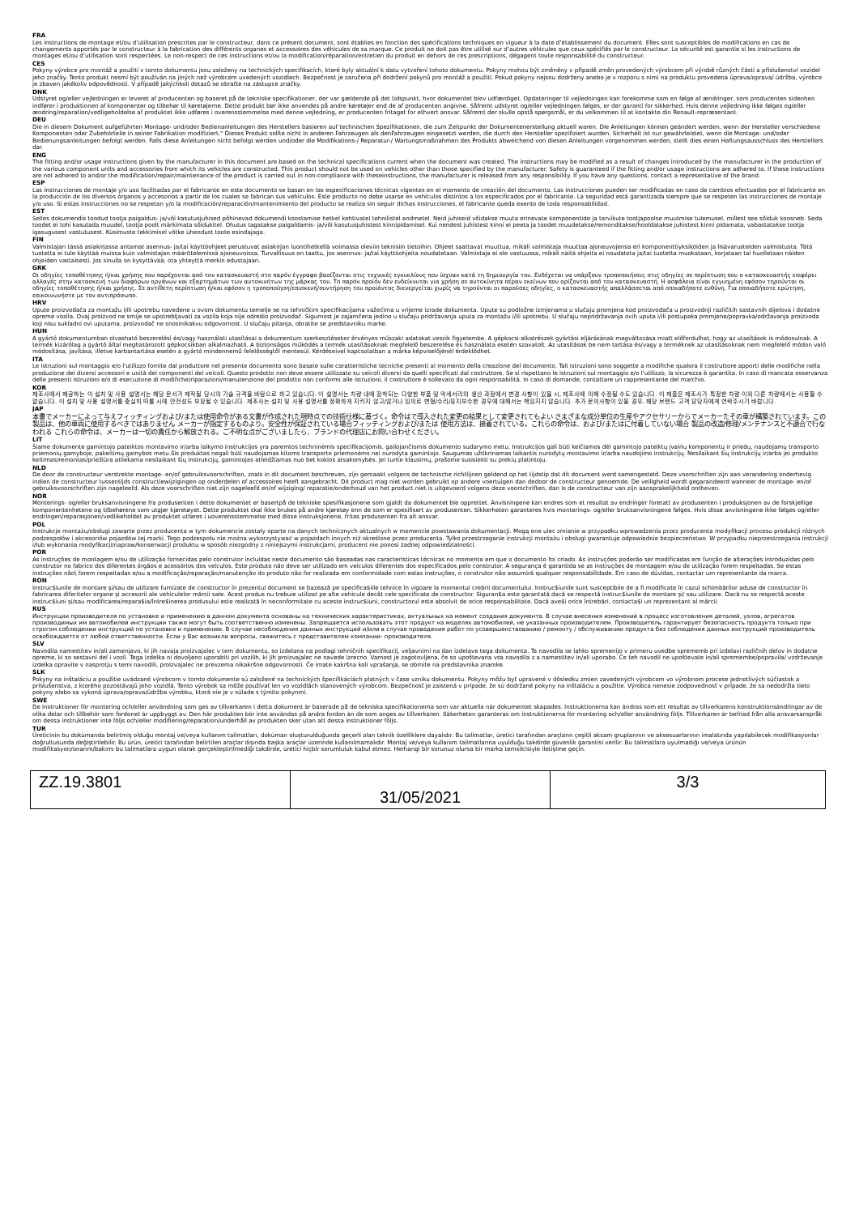FRA
Les instructions de montage et/ou d’utilisation prescrites par le constructeur, dans ce présent document, sont établies en fonction des spécifications techniques en vigueur à la date d’établissement du document. Elles sont susceptibles de modifications en cas de changements apportés par le constructeur à la fabrication des différents organes et accessoires des véhicules de sa marque. Ce produit ne doit pas être utilisé sur d’autres véhicules que ceux spécifiés par le constructeur. La sécurité est garantie si les instructions de montages et/ou d’utilisation sont respectées. Le non-respect de ces instructions et/ou la modification/réparation/entretien du produit en dehors de ces prescriptions, dégagent toute responsabilité du constructeur.
CES
Pokyny výrobce pro montáž a použití v tomto dokumentu jsou založeny na technických specifikacích, které byly aktuální k datu vytvoření tohoto dokumentu. Pokyny mohou být změněny v případě změn provedených výrobcem při výrobě různých částí a příslušenství vozidel jeho značky. Tento produkt nesmí být používán na jiných než výrobcem uvedených vozidlech. Bezpečnost je zaručena při dodržení pokynů pro montáž a použití. Pokud pokyny nejsou dodrženy anebo je v rozporu s nimi na produktu provedena úprava/oprava/ údržba, výrobce je zbaven jakékoliv odpovědnosti. V případě jakýchkoli dotazů se obraťte na zástupce značky.
DNK
Udstyret og/eller vejledningen er leveret af producenten og baseret på de tekniske specifikationer, der var gældende på det tidspunkt, hvor dokumentet blev udfærdiget. Opdateringer til vejledningen kan forekomme som en følge af ændringer, som producenten sidenhen indfører i produktionen af komponenter og tilbehør til køretøjerne. Dette produkt bør ikke anvendes på andre køretøjer end de af producenten angivne. Såfremt udstyret og/eller vejledningen følges, er der garanti for sikkerhed. Hvis denne vejledning ikke følges og/eller ændring/reparation/vedligeholdelse af produktet ikke udføres i overensstemmelse med denne vejledning, er producenten fritaget for ethvert ansvar. Såfremt der skulle opstå spørgsmål, er du velkommen til at kontakte din Renault-repræsentant.
DEU
Die in diesem Dokument aufgeführten Montage- und/oder Bedienanleitungen des Herstellers basieren auf technischen Spezifikationen, die zum Zeitpunkt der Dokumentenerstellung aktuell waren. Die Anleitungen können geändert werden, wenn der Hersteller verschiedene Komponenten oder Zubehörteile in seiner Fabrikation modifiziert." Dieses Produkt sollte nicht in anderen Fahrzeugen als denFahrzeugen eingesetzt werden, die durch den Hersteller spezifiziert wurden. Sicherheit ist nur gewährleistet, wenn die Montage- und/oder Bedienungsanleitungen befolgt werden. Falls diese Anleitungen nicht befolgt werden und/oder die Modifikations-/ Reparatur-/ Wartungsmaßnahmen des Produkts abweichend von diesen Anleitungen vorgenommen werden, stellt dies einen Haftungsausschluss des Herstellers dar.
ENG
The fitting and/or usage instructions given by the manufacturer in this document are based on the technical specifications current when the document was created. The instructions may be modified as a result of changes introduced by the manufacturer in the production of the various component units and accessories from which its vehicles are constructed. This product should not be used on vehicles other than those specified by the manufacturer. Safety is guaranteed if the fitting and/or usage instructions are adhered to. If these instructions are not adhered to and/or the modification/repair/maintenance of the product is carried out in non-compliance with theseinstructions, the manufacturer is released from any responsibility. If you have any questions, contact a representative of the brand.
ESP
Las instrucciones de montaje y/o uso facilitadas por el fabricante en este documento se basan en las especificaciones técnicas vigentes en el momento de creación del documento. Las instrucciones pueden ser modificadas en caso de cambios efectuados por el fabricante en la producción de los diversos órganos y accesorios a partir de los cuales se fabrican sus vehículos. Este producto no debe usarse en vehículos distintos a los especificados por el fabricante. La seguridad está garantizada siempre que se respeten las instrucciones de montaje y/o uso. Si estas instrucciones no se respetan y/o la modificación/reparación/mantenimiento del producto se realiza sin seguir dichas instrucciones, el fabricante queda exento de toda responsabilidad.
EST
Selles dokumendis toodud tootja paigaldus- ja/või kasutusjuhised põhinevad dokumendi koostamise hetkel kehtivatel tehnilistel andmetel. Neid juhiseid võidakse muuta erinevate komponentide ja tarvikute tootjapoolse muutmise tulemusel, millest see sõiduk koosneb. Seda toodet ei tohi kasutada muudel, tootja poolt märkimata sõidukitel. Ohutus tagatakse paigaldamis- ja/või kasutusjuhistest kinnipidamisel. Kui nendest juhistest kinni ei peeta ja toodet muudetakse/remonditakse/hooldatakse juhistest kinni pidamata, vabastatakse tootja igasugusest vastutusest. Küsimuste tekkimisel võtke ühendust toote esindajaga.
FIN
Valmistajan tässä asiakirjassa antamat asennus- ja/tai käyttöohjeet perustuvat asiakirjan luontihetkellä voimassa oleviin teknisiin tietoihin. Ohjeet saattavat muuttua, mikäli valmistaja muuttaa ajoneuvojensa eri komponenttiyksiköiden ja lisävarusteiden valmistusta. Tätä tuotetta ei tule käyttää muissa kuin valmistajan määrittelemissä ajoneuvoissa. Turvallisuus on taattu, jos asennus- ja/tai käyttöohjeita noudatetaan. Valmistaja ei ole vastuussa, mikäli näitä ohjeita ei noudateta ja/tai tuotetta muokataan, korjataan tai huolletaan näiden ohjeiden vastaisesti. Jos sinulla on kysyttävää, ota yhteyttä merkin edustajaan.
GRK
Οι οδηγίες τοποθέτησης ή/και χρήσης που παρέχονται από τον κατασκευαστή στο παρόν έγγραφο βασίζονται στις τεχνικές εγκυκλίους που ίσχυαν κατά τη δημιουργία του. Ενδέχεται να υπάρξουν τροποποιήσεις στις οδηγίες σε περίπτωση που ο κατασκευαστής επιφέρει αλλαγές στην κατασκευή των διαφόρων οργάνων και εξαρτημάτων των αυτοκινήτων της μάρκας του. Το παρόν προϊόν δεν ενδείκνυται για χρήση σε αυτοκίνητα πέραν εκείνων που ορίζονται από τον κατασκευαστή. Η ασφάλεια είναι εγγυημένη εφόσον τηρούνται οι οδηγίες τοποθέτησης ή/και χρήσης. Σε αντίθετη περίπτωση ή/και εφόσον η τροποποίηση/επισκευή/συντήρηση του προϊόντος διενεργείται χωρίς να τηρούνται οι παρούσες οδηγίες, ο κατασκευαστής απαλλάσσεται από οποιαδήποτε ευθύνη. Για οποιαδήποτε ερώτηση, επικοινωνήστε με τον αντιπρόσωπο.
HRV
Upute proizvođača za montažu i/ili upotrebu navedene u ovom dokumentu temelje se na tehničkim specifikacijama važećima u vrijeme izrade dokumenta. Upute su podložne izmjenama u slučaju promjena kod proizvođača u proizvodnji različitih sastavnih dijelova i dodatne opreme vozila. Ovaj proizvod ne smije se upotrebljavati za vozila koja nije odredio proizvođač. Sigurnost je zajamčena jedino u slučaju pridržavanja uputa za montažu i/ili upotrebu. U slučaju nepridržavanja ovih uputa i/ili postupaka promjene/popravka/održavanja proizvoda koji nisu sukladni ovi uputama, proizvođač ne snosinikakvu odgovornost. U slučaju pitanja, obratite se predstavniku marke.
HUN
A gyártó dokumentumban olvasható beszerelési és/vagy használati utasításai a dokumentum szerkesztésekor érvényes műszaki adatokat veszik figyelembe. A gépkocsi-alkatrészek gyártási eljárásának megváltozása miatt előfordulhat, hogy az utasítások is módosulnak. A termék kizárólag a gyártó által meghatározott gépkocsikban alkalmazható. A biztonságos működés a termék utasításoknak megfelelő beszerelése és használata esetén szavatolt. Az utasítások be nem tartása és/vagy a terméknek az utasításoknak nem megfelelő módon való módosítása, javítása, illetve karbantartása esetén a gyártó mindennemű felelősségtől mentesül. Kérdéseivel kapcsolatban a márka képviselőjénél érdeklődhet.
ITA
Le istruzioni sul montaggio e/o l'utilizzo fornite dal produttore nel presente documento sono basate sulle caratteristiche tecniche presenti al momento della creazione del documento. Tali istruzioni sono soggette a modifiche qualora il costruttore apporti delle modifiche nella produzione dei diversi accessori e unità dei componenti dei veicoli. Questo prodotto non deve essere utilizzato su veicoli diversi da quelli specificati dal costruttore. Se si rispettano le istruzioni sul montaggio e/o l'utilizzo, la sicurezza è garantita. In caso di mancata osservanza delle presenti istruzioni e/o di esecuzione di modifiche/riparazioni/manutenzione del prodotto non conformi alle istruzioni, il costruttore è sollevato da ogni responsabilità. In caso di domande, contattare un rappresentante del marchio.
KOR
제조사에서 제공하는 이 설치 및 사용 설명서는 해당 문서가 제작될 당시의 기술 규격을 바탕으로 하고 있습니다. 이 설명서는 차량 내에 장착되는 다양한 부품 및 악세서리의 생산 과정에서 변경 사항이 있을 시, 제조사에 의해 수정될 수도 있습니다. 이 제품은 제조사가 특정한 차량 이외 다른 차량에서는 사용할 수 없습니다. 이 설치 및 사용 설명서를 충실히 따를 시에 안전성도 보장될 수 있습니다. 제조사는 설치 및 사용 설명서를 정확하게 지키지 않고/않거나 임의로 변형/수리/유지보수한 경우에 대해서는 책임지지 않습니다. 추가 문의사항이 있을 경우, 해당 브랜드 고객 담당자에게 연락주시기 바랍니다.
JAP
本書でメーカーによって与えフィッティングおよび/または使用命令がある文書が作成された現時点での技術仕様に基づく。命令はで導入された変更の結果として変更されてもよい さまざまな成分単位の生産やアクセサリーからでメーカーたその車が構築されています。この製品は、他の車両に使用するべきではありません メーカーが指定するものより。安全性が保証されている場合フィッティングおよび/または 使用方法は、接着されている。これらの命令は、および/またはに付着していない場合 製品の改造/修理/メンテナンスと不適合で行なわれる これらの命令は、メーカーは一切の責任から解放される。ご不明な点がございましたら、ブランドの代理店にお問い合わせください。
LIT
Šiame dokumente gamintojo pateiktos montavimo ir/arba laikymo instrukcijos yra paremtos techninėmis specifikacijomis, galiojančiomis dokumento sudarymo metu. Instrukcijos gali būti keičiamos dėl gamintojo pateiktų įvairių komponentų ir priedų, naudojamų transporto priemonių gamyboje, pakeitimų gamybos metu.Šis produktas negali būti naudojamas kitoms transporto priemonėms nei nurodyta gamintojo. Saugumas užtikrinamas laikantis nurodytų montavimo ir/arba naudojimo instrukcijų. Nesilaikant šių instrukcijų ir/arba jei produkto keitimas/remontas/priežiūra atliekama nesilaikant šių instrukcijų, gamintojas atleidžiamas nuo bet kokios atsakomybės. Jei turite klausimų, prašome susisiekti su prekių platintoju.
NLD
De door de constructeur verstrekte montage- en/of gebruiksvoorschriften, zoals in dit document beschreven, zijn gemaakt volgens de technische richtlijnen geldend op het tijdstip dat dit document werd samengesteld. Deze voorschriften zijn aan verandering onderhevig indien de constructeur tussentijds constructiewijzigingen op onderdelen of accessoires heeft aangebracht. Dit product mag niet worden gebruikt op andere voertuigen dan dedoor de constructeur genoemde. De veiligheid wordt gegarandeerd wanneer de montage- en/of gebruiksvoorschriften zijn nageleefd. Als deze voorschriften niet zijn nageleefd en/of wijziging/ reparatie/onderhoud van het product niet is uitgevoerd volgens deze voorschriften, dan is de constructeur van zijn aansprakelijkheid ontheven.
NOR
Monterings- og/eller bruksanvisningene fra produsenten i dette dokumentet er basertpå de tekniske spesifikasjonene som gjaldt da dokumentet ble opprettet. Anvisningene kan endres som et resultat av endringer foretatt av produsenten i produksjonen av de forskjellige komponentenhetene og tilbehørene som utgjør kjøretøyet. Dette produktet skal ikke brukes på andre kjøretøy enn de som er spesifisert av produsenten. Sikkerheten garanteres hvis monterings- og/eller bruksanvisningene følges. Hvis disse anvisningene ikke følges og/eller endringen/reparasjonen/vedlikeholdet av produktet utføres i uoverensstemmelse med disse instruksjonene, fritas produsenten fra alt ansvar.
POL
Instrukcje montażu/obsługi zawarte przez producenta w tym dokumencie zostały oparte na danych technicznych aktualnych w momencie powstawania dokumentacji. Mogą one ulec zmianie w przypadku wprowadzenia przez producenta modyfikacji procesu produkcji różnych podzespołów i akcesoriów pojazdów tej marki. Tego podzespołu nie można wykorzystywać w pojazdach innych niż określone przez producenta. Tylko przestrzeganie instrukcji montażu i obsługi gwarantuje odpowiednie bezpieczeństwo. W przypadku nieprzestrzegania instrukcji i/lub wykonania modyfikacji/napraw/konserwacji produktu w sposób niezgodny z niniejszymi instrukcjami, producent nie ponosi żadnej odpowiedzialności.
POR
As instruções de montagem e/ou de utilização fornecidas pelo construtor incluídas neste documento são baseadas nas características técnicas no momento em que o documento foi criado. As instruções poderão ser modificadas em função de alterações introduzidas pelo construtor no fabrico dos diferentes órgãos e acessórios dos veículos. Este produto não deve ser utilizado em veículos diferentes dos especificados pelo construtor. A segurança é garantida se as instruções de montagem e/ou de utilização forem respeitadas. Se estas instruções não\ forem respeitadas e/ou a modificação/reparação/manutenção do produto não for realizada em conformidade com estas instruções, o construtor não assumirá qualquer responsabilidade. Em caso de dúvidas, contactar um representante da marca.
RON
Instruc$iunile de montare şi/sau de utilizare furnizate de constructor în prezentul document se bazează pe specifica$iile tehnice în vigoare la momentul creării documentului. Instruc$iunile sunt susceptibile de a fi modificate în cazul schimbărilor aduse de constructor în fabricarea diferitelor organe şi accesorii ale vehiculelor mărcii sale. Acest produs nu trebuie utilizat pe alte vehicule decât cele specificate de constructor. Siguran$a este garantată dacă se respectă instruc$iunile de montare şi/ sau utilizare. Dacă nu se respectă aceste instruc$iuni şi/sau modificarea/repara$ia/între$inerea produsului este realizată în neconformitate cu aceste instruc$iuni, constructorul este absolvit de orice responsabilitate. Dacă ave$i orice întrebări, contacta$i un reprezentant al mărcii.
RUS
Инструкции производителя по установке и применению в данном документа основаны на технических характеристиках, актуальных на момент создания документа. В случае внесения изменений в процесс изготовления деталей, узлов, агрегатов производимых им автомобилей инструкции также могут быть соответственно изменены. Запрещается использовать этот продукт на моделях автомобилей, не указанных производителем. Производитель гарантирует безопасность продукта только при строгом соблюдении инструкций по установке и применению. В случае несоблюдения данных инструкций и/или в случае проведения работ по усовершенствованию / ремонту / обслуживанию продукта без соблюдения данных инструкций производитель освобождается от любой ответственности. Если у Вас возникли вопросы, свяжитесь с представителем компании- производителя.
SLV
Navodila namestitev in/ali zamenjavo, ki jih navaja proizvajalec v tem dokumentu, so izdelana na podlagi tehničnih specifikacij, veljavnimi na dan izdelave tega dokumenta. Ta navodila se lahko spremenijo v primeru uvedbe sprememb pri izdelavi različnih delov in dodatne opreme, ki so sestavni del i vozil. Tega izdelka ni dovoljeno uporabiti pri vozilih, ki jih proizvajalec ne navede izrecno. Varnost je zagotovljena, če so upoštevana vsa navodila z a namestitev in/ali uporabo. Če teh navodil ne upoštevate in/ali spremembe/popravila/ vzdrževanje izdelka opravite v nasprotju s temi navodili, proizvajalec ne prevzema nikakršne odgovornosti. Če imate kakršna koli vprašanja, se obrnite na predstavnika znamke.
SLK
Pokyny na inštaláciu a použitie uvádzané výrobcom v tomto dokumente sú založené na technických špecifikáciách platných v čase vzniku dokumentu. Pokyny môžu byť upravené v dôsledku zmien zavedených výrobcom vo výrobnom procese jednotlivých súčiastok a príslušenstva, z ktorého pozostávajú jeho vozidlá. Tento výrobok sa môže používať len vo vozidlách stanovených výrobcom. Bezpečnosť je zaistená v prípade, že sú dodržané pokyny na inštaláciu a použitie. Výrobca nenesie zodpovednosť v prípade, že sa nedodržia tieto pokyny alebo sa vykoná úprava/oprava/údržba výrobku, ktorá nie je v súlade s týmito pokynmi.
SWE
De instruktioner för montering och/eller användning som ges av tillverkaren i detta dokument är baserade på de tekniska specifikationerna som var aktuella när dokumentet skapades. Instruktionerna kan ändras som ett resultat av tillverkarens konstruktionsändringar av de olika delar och tillbehör som fordonet är uppbyggt av. Den här produkten bör inte användas på andra fordon än de som anges av tillverkaren. Säkerheten garanteras om instruktionerna för montering och/eller användning följs. Tillverkaren är befriad från alla ansvarsanspråk om dessa instruktioner inte följs och/eller modifiering/reparation/underhåll av produkten sker utan att dessa instruktioner följs.
TUR
Üreticinin bu dokümanda belirtmiş olduğu montaj ve/veya kullanım talimatları, doküman oluşturulduğunda geçerli olan teknik özelliklere dayalıdır. Bu talimatlar, üretici tarafından araçların çeşitli aksam gruplarının ve aksesuarlarının imalatında yapılabilecek modifikasyonlar doğrultusunda değiştirilebilir. Bu ürün, üretici tarafından belirtilen araçlar dışında başka araçlar üzerinde kullanılmamalıdır. Montaj ve/veya kullanım talimatlarına uyulduğu takdirde güvenlik garantisi verilir. Bu talimatlara uyulmadığı ve/veya ürünün modifikasyon/onarım/bakımı bu talimatlara uygun olarak gerçekleştirilmediği takdirde, üretici hiçbir sorumluluk kabul etmez. Herhangi bir sorunuz olursa bir marka temsilcisiyle iletişime geçin.
| ZZ.19.3801 | 31/05/2021 | 3/3 |